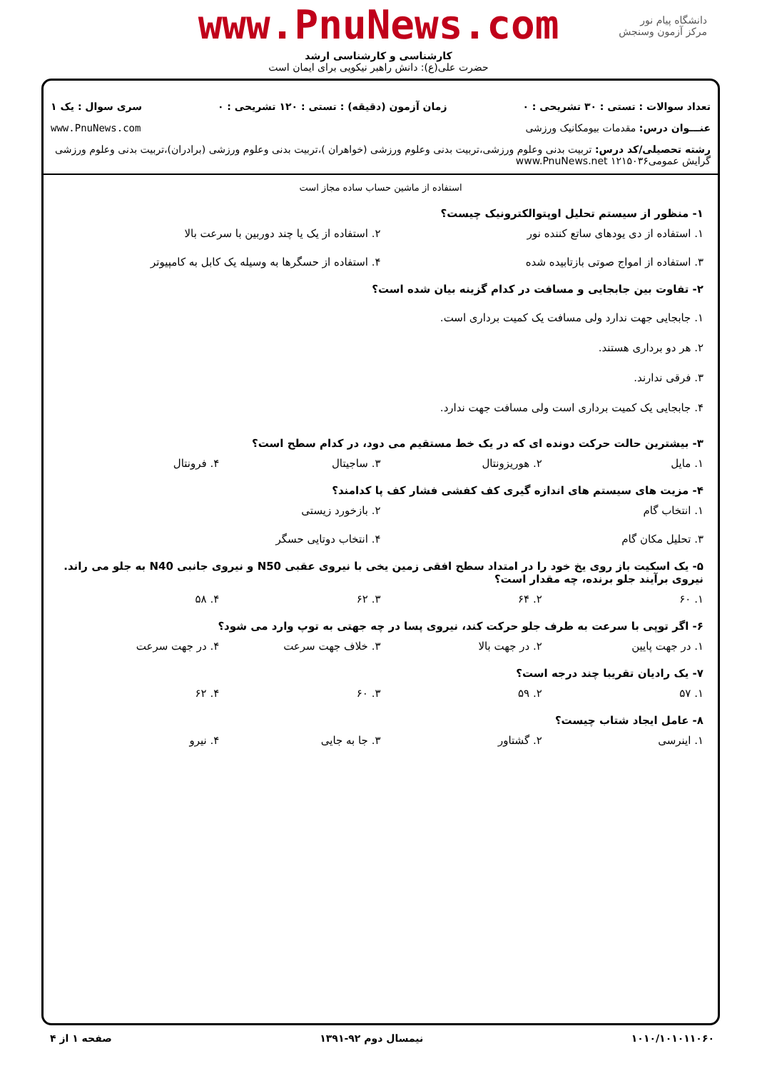دانشگاه پیام نور
مرکز آزمون وسنجش
www.PnuNews.com
کارشناسی و کارشناسی ارشد
حضرت علی(ع): دانش راهبر نیکویی برای ایمان است
تعداد سوالات : تستی : ۳۰ تشریحی : ۰ زمان آزمون (دقیقه) : تستی : ۱۲۰ تشریحی : ۰ سری سوال : یک ۱
عنـــوان درس: مقدمات بیومکانیک ورزشی www.PnuNews.com
رشته تحصیلی/کد درس: تربیت بدنی وعلوم ورزشی،تربیت بدنی وعلوم ورزشی (خواهران )،تربیت بدنی وعلوم ورزشی (برادران)،تربیت بدنی وعلوم ورزشی گرایش عمومی۱۲۱۵۰۳۶ www.PnuNews.net
استفاده از ماشین حساب ساده مجاز است
۱- منظور از سیستم تحلیل اوپتوالکترونیک چیست؟
۱. استفاده از دی یودهای ساتع کننده نور ۲. استفاده از یک یا چند دوربین با سرعت بالا ۳. استفاده از امواج صوتی بازتابیده شده ۴. استفاده از حسگرها به وسیله یک کابل به کامپیوتر
۲- تفاوت بین جابجایی و مسافت در کدام گزینه بیان شده است؟
۱. جابجایی جهت ندارد ولی مسافت یک کمیت برداری است.
۲. هر دو برداری هستند.
۳. فرقی ندارند.
۴. جابجایی یک کمیت برداری است ولی مسافت جهت ندارد.
۳- بیشترین حالت حرکت دونده ای که در یک خط مستقیم می دود، در کدام سطح است؟
۱. مایل ۲. هوریزونتال ۳. ساجیتال ۴. فرونتال
۴- مزیت های سیستم های اندازه گیری کف کفشی فشار کف پا کدامند؟
۱. انتخاب گام ۲. بازخورد زیستی ۳. تحلیل مکان گام ۴. انتخاب دوتایی حسگر
۵- یک اسکیت باز روی یخ خود را در امتداد سطح افقی زمین یخی با نیروی عقبی N50 و نیروی جانبی N40 به جلو می راند. نیروی برآیند جلو برنده، چه مقدار است؟
۱. ۶۰ ۲. ۶۴ ۳. ۶۲ ۴. ۵۸
۶- اگر توپی با سرعت به طرف جلو حرکت کند، نیروی پسا در چه جهتی به توپ وارد می شود؟
۱. در جهت پایین ۲. در جهت بالا ۳. خلاف جهت سرعت ۴. در جهت سرعت
۷- یک رادیان تقریبا چند درجه است؟
۱. ۵۷ ۲. ۵۹ ۳. ۶۰ ۴. ۶۲
۸- عامل ایجاد شتاب چیست؟
۱. اینرسی ۲. گشتاور ۳. جا به جایی ۴. نیرو
۱۰۱۰/۱۰۱۰۱۱۰۶۰ نیمسال دوم ۹۲-۱۳۹۱ صفحه ۱ از ۴